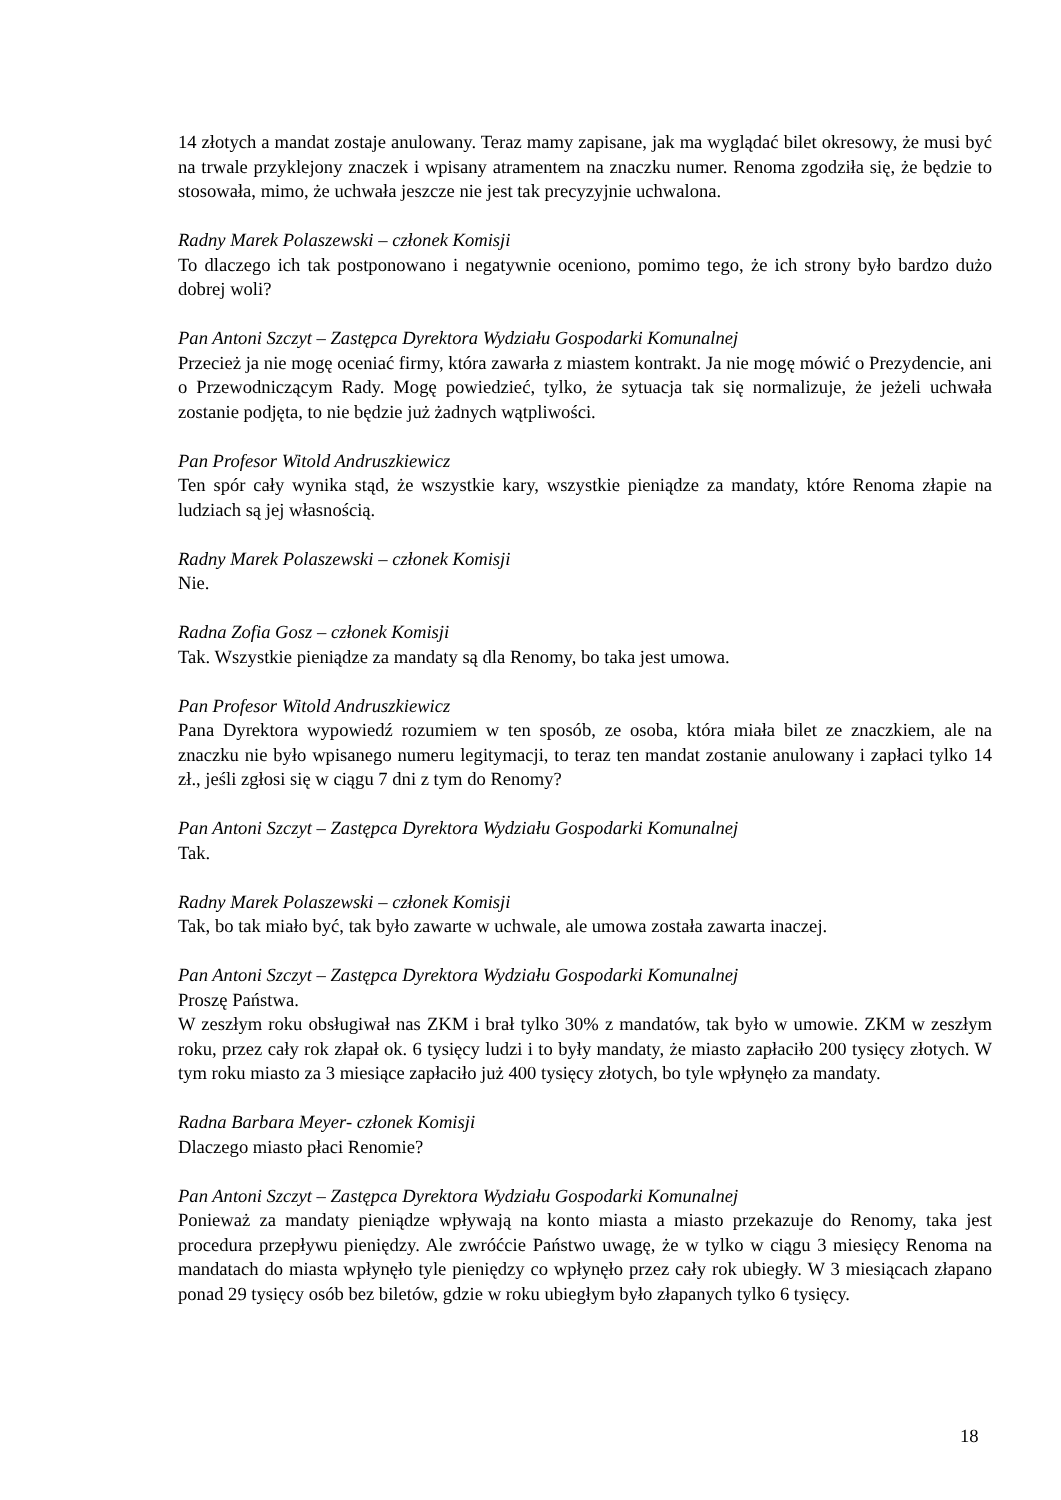14 złotych a mandat zostaje anulowany. Teraz mamy zapisane, jak ma wyglądać bilet okresowy, że musi być na trwale przyklejony znaczek i wpisany atramentem na znaczku numer. Renoma zgodziła się, że będzie to stosowała, mimo, że uchwała jeszcze nie jest tak precyzyjnie uchwalona.
Radny Marek Polaszewski – członek Komisji
To dlaczego ich tak postponowano i negatywnie oceniono, pomimo tego, że ich strony było bardzo dużo dobrej woli?
Pan Antoni Szczyt – Zastępca Dyrektora Wydziału Gospodarki Komunalnej
Przecież ja nie mogę oceniać firmy, która zawarła z miastem kontrakt. Ja nie mogę mówić o Prezydencie, ani o Przewodniczącym Rady. Mogę powiedzieć, tylko, że sytuacja tak się normalizuje, że jeżeli uchwała zostanie podjęta, to nie będzie już żadnych wątpliwości.
Pan Profesor Witold Andruszkiewicz
Ten spór cały wynika stąd, że wszystkie kary, wszystkie pieniądze za mandaty, które Renoma złapie na ludziach są jej własnością.
Radny Marek Polaszewski – członek Komisji
Nie.
Radna Zofia Gosz – członek Komisji
Tak. Wszystkie pieniądze za mandaty są dla Renomy, bo taka jest umowa.
Pan Profesor Witold Andruszkiewicz
Pana Dyrektora wypowiedź rozumiem w ten sposób, ze osoba, która miała bilet ze znaczkiem, ale na znaczku nie było wpisanego numeru legitymacji, to teraz ten mandat zostanie anulowany i zapłaci tylko 14 zł., jeśli zgłosi się w ciągu 7 dni z tym do Renomy?
Pan Antoni Szczyt – Zastępca Dyrektora Wydziału Gospodarki Komunalnej
Tak.
Radny Marek Polaszewski – członek Komisji
Tak, bo tak miało być, tak było zawarte w uchwale, ale umowa została zawarta inaczej.
Pan Antoni Szczyt – Zastępca Dyrektora Wydziału Gospodarki Komunalnej
Proszę Państwa.
W zeszłym roku obsługiwał nas ZKM i brał tylko 30% z mandatów, tak było w umowie. ZKM w zeszłym roku, przez cały rok złapał ok. 6 tysięcy ludzi i to były mandaty, że miasto zapłaciło 200 tysięcy złotych. W tym roku miasto za 3 miesiące zapłaciło już 400 tysięcy złotych, bo tyle wpłynęło za mandaty.
Radna Barbara Meyer- członek Komisji
Dlaczego miasto płaci Renomie?
Pan Antoni Szczyt – Zastępca Dyrektora Wydziału Gospodarki Komunalnej
Ponieważ za mandaty pieniądze wpływają na konto miasta a miasto przekazuje do Renomy, taka jest procedura przepływu pieniędzy. Ale zwróćcie Państwo uwagę, że w tylko w ciągu 3 miesięcy Renoma na mandatach do miasta wpłynęło tyle pieniędzy co wpłynęło przez cały rok ubiegły. W 3 miesiącach złapano ponad 29 tysięcy osób bez biletów, gdzie w roku ubiegłym było złapanych tylko 6 tysięcy.
18